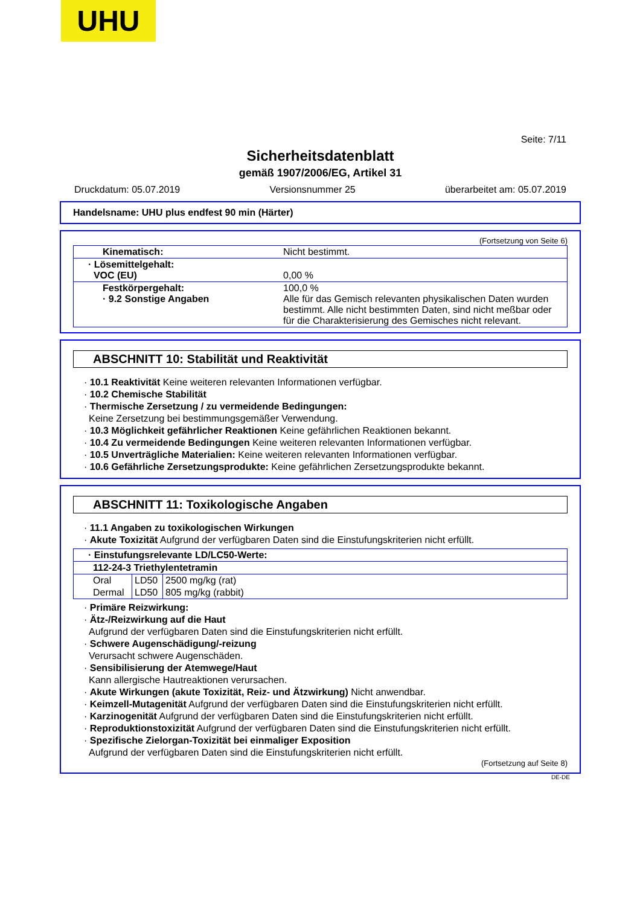UHU
Seite: 7/11
Sicherheitsdatenblatt
gemäß 1907/2006/EG, Artikel 31
Druckdatum: 05.07.2019 Versionsnummer 25 überarbeitet am: 05.07.2019
Handelsname: UHU plus endfest 90 min (Härter)
(Fortsetzung von Seite 6)
| Kinematisch: | Nicht bestimmt. |
| · Lösemittelgehalt: VOC (EU) | 0,00 % |
| Festkörpergehalt: · 9.2 Sonstige Angaben | 100,0 % Alle für das Gemisch relevanten physikalischen Daten wurden bestimmt. Alle nicht bestimmten Daten, sind nicht meßbar oder für die Charakterisierung des Gemisches nicht relevant. |
ABSCHNITT 10: Stabilität und Reaktivität
· 10.1 Reaktivität Keine weiteren relevanten Informationen verfügbar.
· 10.2 Chemische Stabilität
· Thermische Zersetzung / zu vermeidende Bedingungen:
Keine Zersetzung bei bestimmungsgemäßer Verwendung.
· 10.3 Möglichkeit gefährlicher Reaktionen Keine gefährlichen Reaktionen bekannt.
· 10.4 Zu vermeidende Bedingungen Keine weiteren relevanten Informationen verfügbar.
· 10.5 Unverträgliche Materialien: Keine weiteren relevanten Informationen verfügbar.
· 10.6 Gefährliche Zersetzungsprodukte: Keine gefährlichen Zersetzungsprodukte bekannt.
ABSCHNITT 11: Toxikologische Angaben
· 11.1 Angaben zu toxikologischen Wirkungen
· Akute Toxizität Aufgrund der verfügbaren Daten sind die Einstufungskriterien nicht erfüllt.
| · Einstufungsrelevante LD/LC50-Werte: | | |
| 112-24-3 Triethylentetramin | | |
| Oral | LD50 | 2500 mg/kg (rat) |
| Dermal | LD50 | 805 mg/kg (rabbit) |
· Primäre Reizwirkung:
· Ätz-/Reizwirkung auf die Haut
Aufgrund der verfügbaren Daten sind die Einstufungskriterien nicht erfüllt.
· Schwere Augenschädigung/-reizung
Verursacht schwere Augenschäden.
· Sensibilisierung der Atemwege/Haut
Kann allergische Hautreaktionen verursachen.
· Akute Wirkungen (akute Toxizität, Reiz- und Ätzwirkung) Nicht anwendbar.
· Keimzell-Mutagenität Aufgrund der verfügbaren Daten sind die Einstufungskriterien nicht erfüllt.
· Karzinogenität Aufgrund der verfügbaren Daten sind die Einstufungskriterien nicht erfüllt.
· Reproduktionstoxizität Aufgrund der verfügbaren Daten sind die Einstufungskriterien nicht erfüllt.
· Spezifische Zielorgan-Toxizität bei einmaliger Exposition
Aufgrund der verfügbaren Daten sind die Einstufungskriterien nicht erfüllt.
(Fortsetzung auf Seite 8)
DE-DE